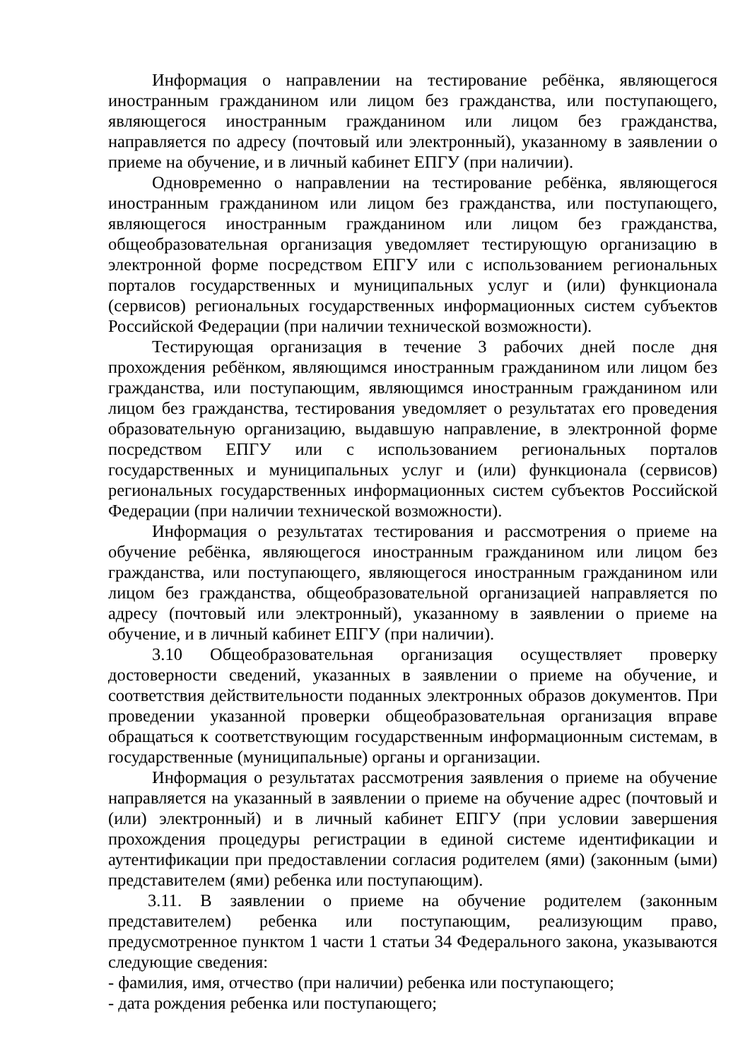Информация о направлении на тестирование ребёнка, являющегося иностранным гражданином или лицом без гражданства, или поступающего, являющегося иностранным гражданином или лицом без гражданства, направляется по адресу (почтовый или электронный), указанному в заявлении о приеме на обучение, и в личный кабинет ЕПГУ (при наличии).
Одновременно о направлении на тестирование ребёнка, являющегося иностранным гражданином или лицом без гражданства, или поступающего, являющегося иностранным гражданином или лицом без гражданства, общеобразовательная организация уведомляет тестирующую организацию в электронной форме посредством ЕПГУ или с использованием региональных порталов государственных и муниципальных услуг и (или) функционала (сервисов) региональных государственных информационных систем субъектов Российской Федерации (при наличии технической возможности).
Тестирующая организация в течение 3 рабочих дней после дня прохождения ребёнком, являющимся иностранным гражданином или лицом без гражданства, или поступающим, являющимся иностранным гражданином или лицом без гражданства, тестирования уведомляет о результатах его проведения образовательную организацию, выдавшую направление, в электронной форме посредством ЕПГУ или с использованием региональных порталов государственных и муниципальных услуг и (или) функционала (сервисов) региональных государственных информационных систем субъектов Российской Федерации (при наличии технической возможности).
Информация о результатах тестирования и рассмотрения о приеме на обучение ребёнка, являющегося иностранным гражданином или лицом без гражданства, или поступающего, являющегося иностранным гражданином или лицом без гражданства, общеобразовательной организацией направляется по адресу (почтовый или электронный), указанному в заявлении о приеме на обучение, и в личный кабинет ЕПГУ (при наличии).
3.10 Общеобразовательная организация осуществляет проверку достоверности сведений, указанных в заявлении о приеме на обучение, и соответствия действительности поданных электронных образов документов. При проведении указанной проверки общеобразовательная организация вправе обращаться к соответствующим государственным информационным системам, в государственные (муниципальные) органы и организации.
Информация о результатах рассмотрения заявления о приеме на обучение направляется на указанный в заявлении о приеме на обучение адрес (почтовый и (или) электронный) и в личный кабинет ЕПГУ (при условии завершения прохождения процедуры регистрации в единой системе идентификации и аутентификации при предоставлении согласия родителем (ями) (законным (ыми) представителем (ями) ребенка или поступающим).
3.11. В заявлении о приеме на обучение родителем (законным представителем) ребенка или поступающим, реализующим право, предусмотренное пунктом 1 части 1 статьи 34 Федерального закона, указываются следующие сведения:
- фамилия, имя, отчество (при наличии) ребенка или поступающего;
- дата рождения ребенка или поступающего;